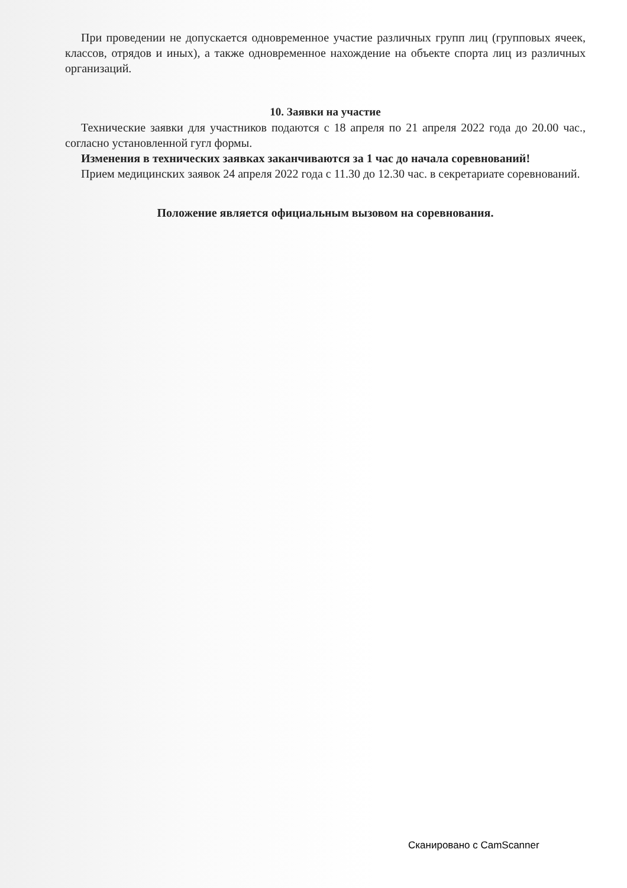При проведении не допускается одновременное участие различных групп лиц (групповых ячеек, классов, отрядов и иных), а также одновременное нахождение на объекте спорта лиц из различных организаций.
10. Заявки на участие
Технические заявки для участников подаются с 18 апреля по 21 апреля 2022 года до 20.00 час., согласно установленной гугл формы.
Изменения в технических заявках заканчиваются за 1 час до начала соревнований!
Прием медицинских заявок 24 апреля 2022 года с 11.30 до 12.30 час. в секретариате соревнований.
Положение является официальным вызовом на соревнования.
Сканировано с CamScanner